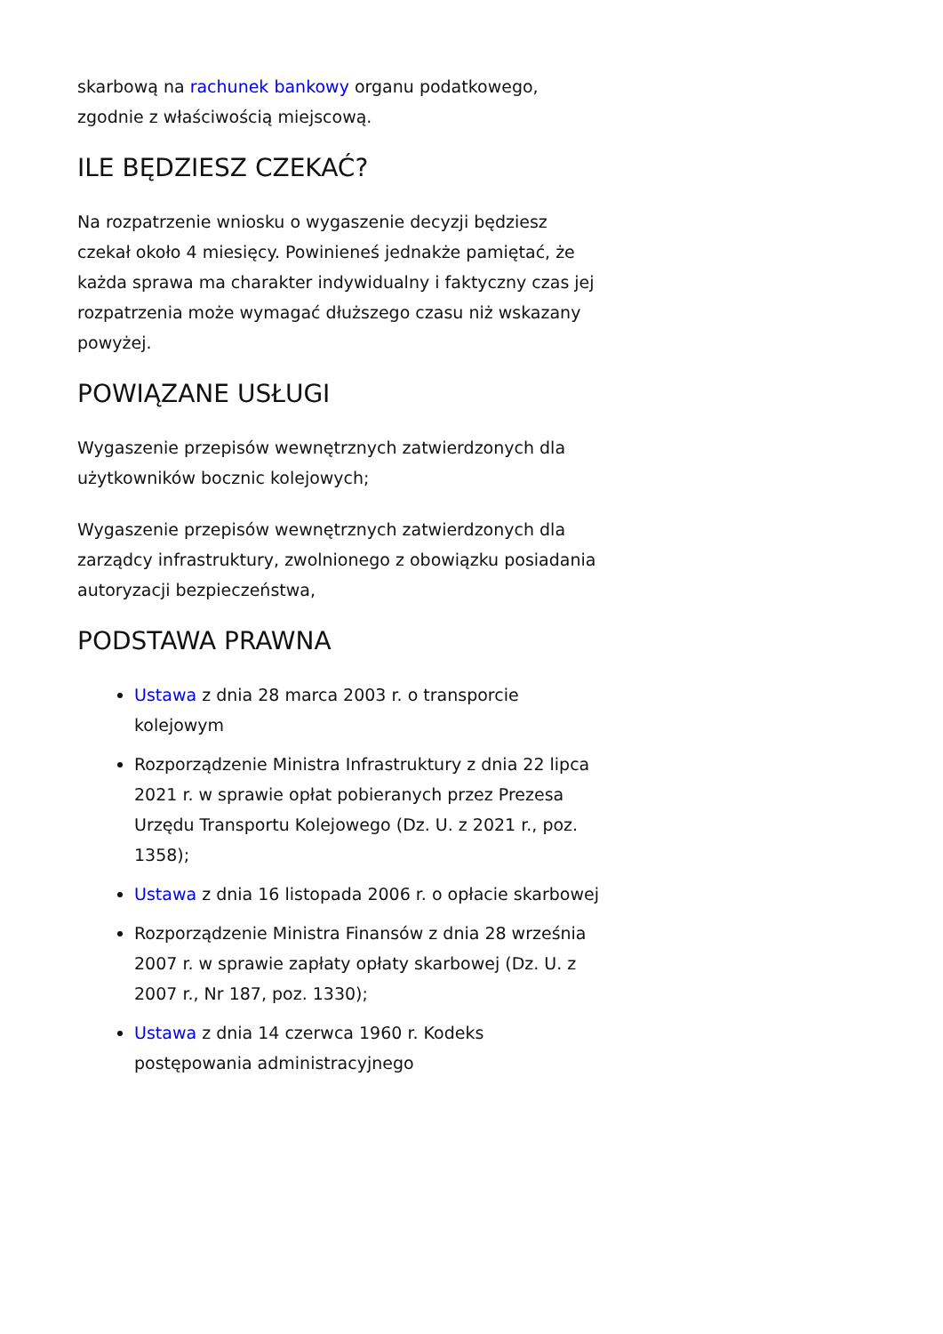skarbową na rachunek bankowy organu podatkowego, zgodnie z właściwością miejscową.
ILE BĘDZIESZ CZEKAĆ?
Na rozpatrzenie wniosku o wygaszenie decyzji będziesz czekał około 4 miesięcy. Powinieneś jednakże pamiętać, że każda sprawa ma charakter indywidualny i faktyczny czas jej rozpatrzenia może wymagać dłuższego czasu niż wskazany powyżej.
POWIĄZANE USŁUGI
Wygaszenie przepisów wewnętrznych zatwierdzonych dla użytkowników bocznic kolejowych;
Wygaszenie przepisów wewnętrznych zatwierdzonych dla zarządcy infrastruktury, zwolnionego z obowiązku posiadania autoryzacji bezpieczeństwa,
PODSTAWA PRAWNA
Ustawa z dnia 28 marca 2003 r. o transporcie kolejowym
Rozporządzenie Ministra Infrastruktury z dnia 22 lipca 2021 r. w sprawie opłat pobieranych przez Prezesa Urzędu Transportu Kolejowego (Dz. U. z 2021 r., poz. 1358);
Ustawa z dnia 16 listopada 2006 r. o opłacie skarbowej
Rozporządzenie Ministra Finansów z dnia 28 września 2007 r. w sprawie zapłaty opłaty skarbowej (Dz. U. z 2007 r., Nr 187, poz. 1330);
Ustawa z dnia 14 czerwca 1960 r. Kodeks postępowania administracyjnego